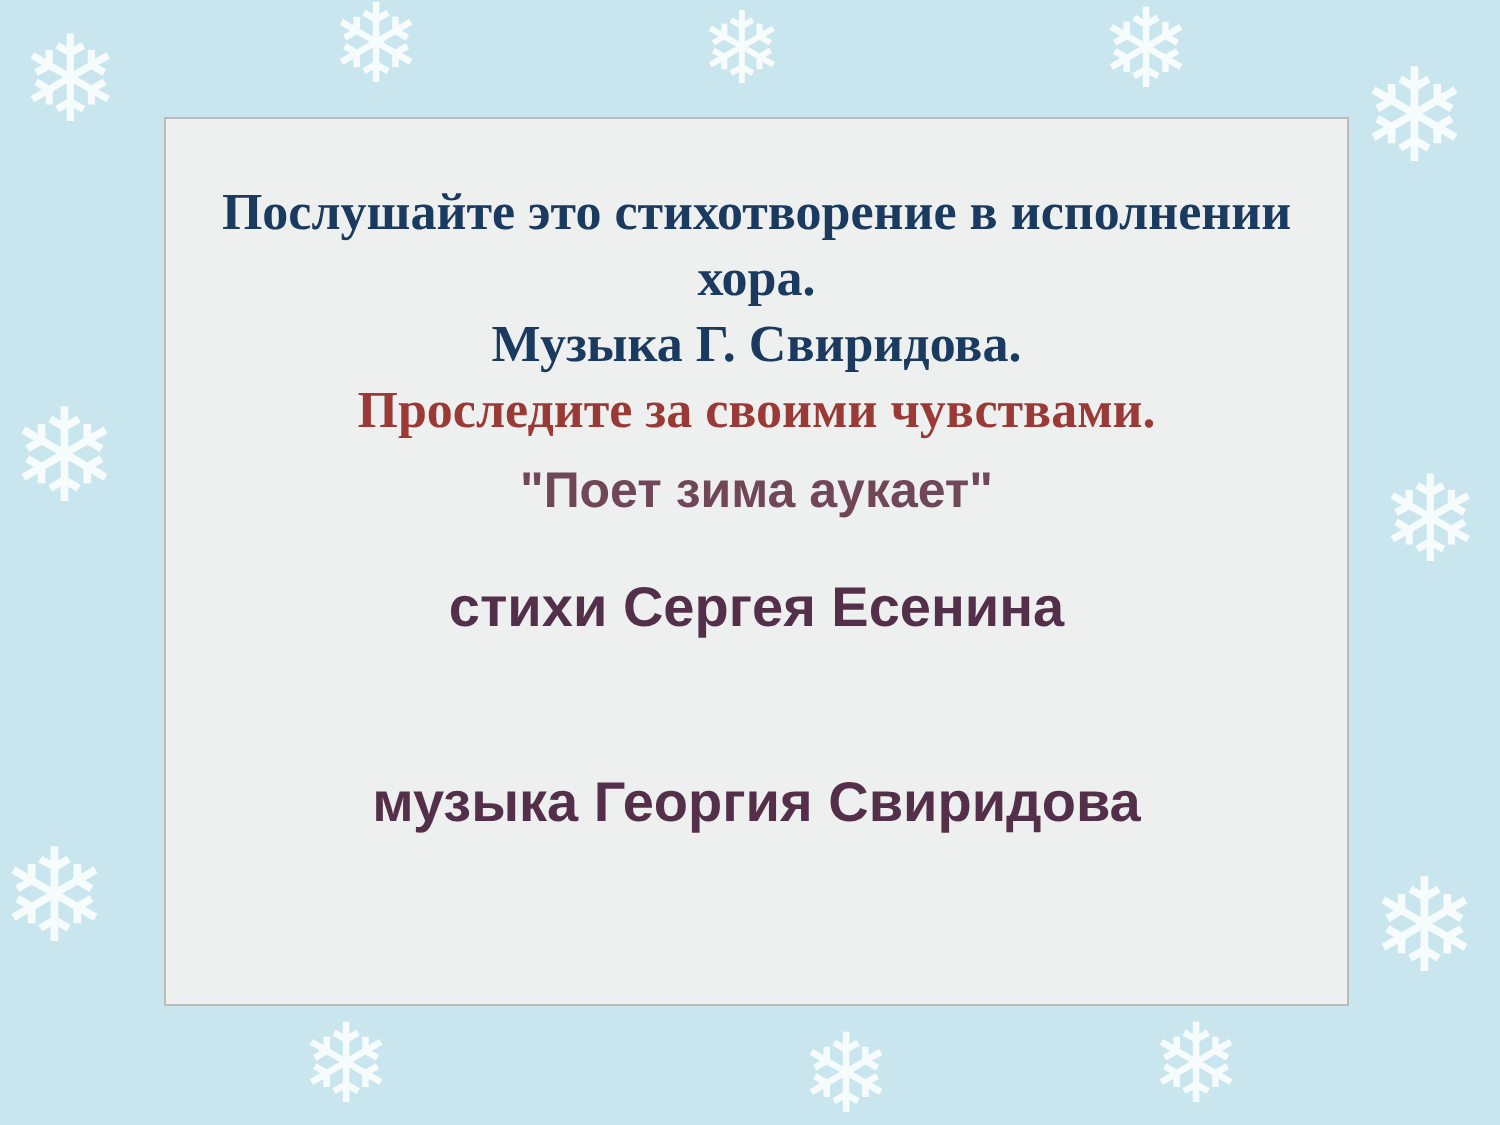❄ ❄ ❄ ❄ ❄
❄ ❄
❄ ❄
❄ ❄ ❄
Послушайте это стихотворение в исполнении хора.
Музыка Г. Свиридова.
Проследите за своими чувствами.
"Поет зима аукает"
стихи Сергея Есенина
музыка Георгия Свиридова